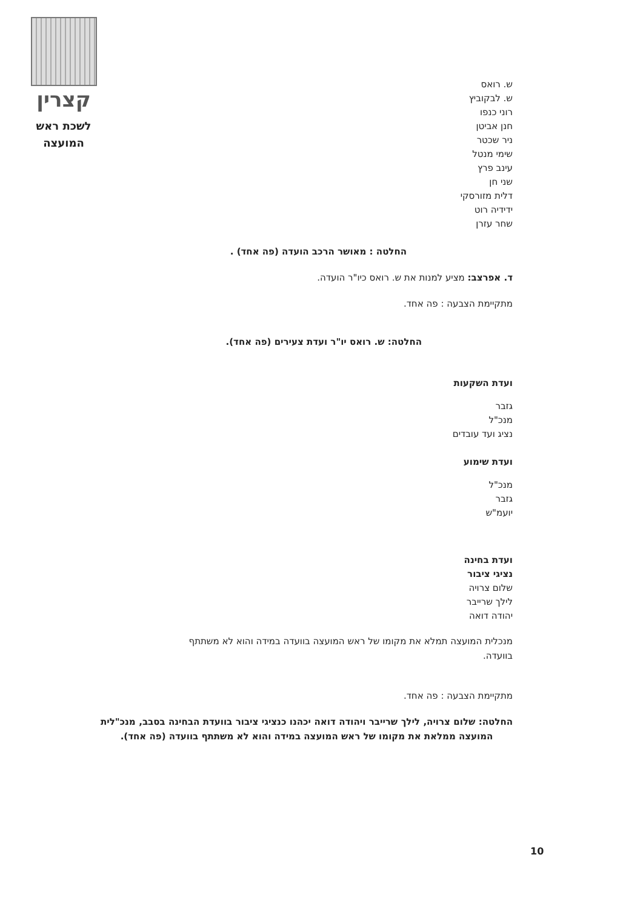קצרין
לשכת ראש
המועצה
ש. רואס
ש. לבקוביץ
רוני כנפו
חנן אביטן
ניר שכטר
שימי מנטל
עינב פרץ
שני חן
דלית מזורסקי
ידידיה רוט
שחר עזרן
החלטה : מאושר הרכב הועדה (פה אחד) .
ד. אפרצב: מציע למנות את ש. רואס כיו"ר הועדה.
מתקיימת הצבעה : פה אחד.
החלטה: ש. רואס יו"ר ועדת צעירים (פה אחד).
ועדת השקעות
גזבר
מנכ"ל
נציג ועד עובדים
ועדת שימוע
מנכ"ל
גזבר
יועמ"ש
ועדת בחינה
נציגי ציבור
שלום צרויה
לילך שרייבר
יהודה דואה
מנכלית המועצה תמלא את מקומו של ראש המועצה בוועדה במידה והוא לא משתתף
בוועדה.
מתקיימת הצבעה : פה אחד.
החלטה: שלום צרויה, לילך שרייבר ויהודה דואה יכהנו כנציגי ציבור בוועדת הבחינה בסבב, מנכ"לית המועצה ממלאת את מקומו של ראש המועצה במידה והוא לא משתתף בוועדה (פה אחד).
10